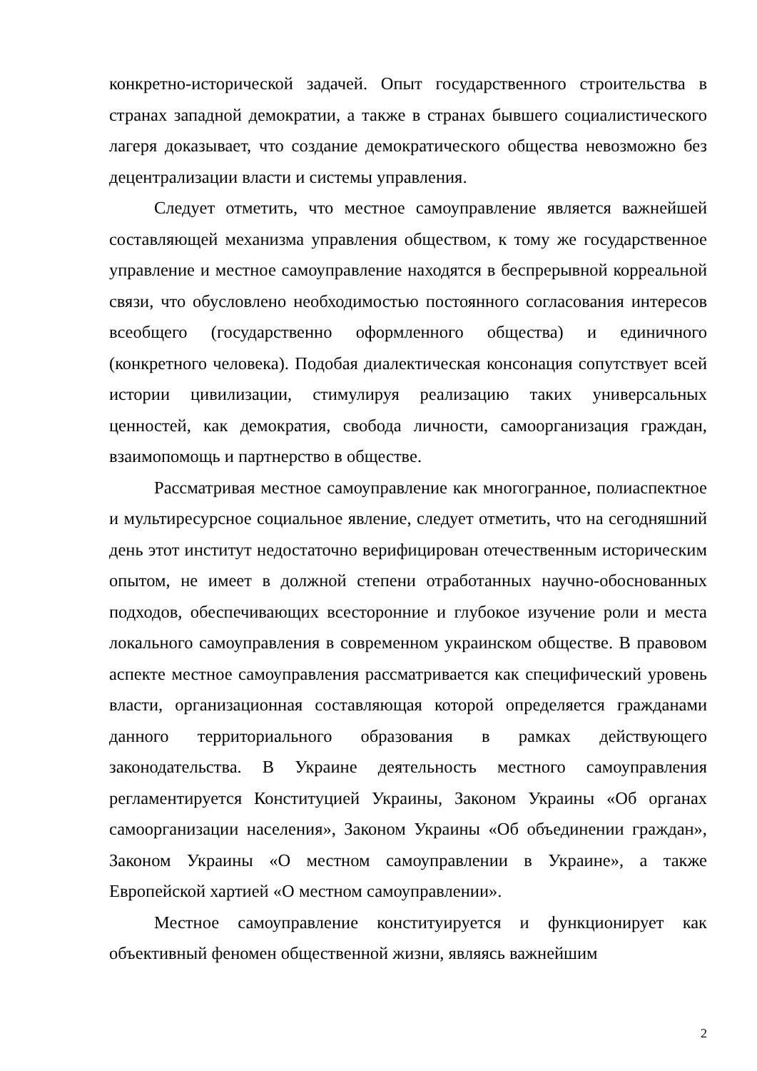конкретно-исторической задачей. Опыт государственного строительства в странах западной демократии, а также в странах бывшего социалистического лагеря доказывает, что создание демократического общества невозможно без децентрализации власти и системы управления.
Следует отметить, что местное самоуправление является важнейшей составляющей механизма управления обществом, к тому же государственное управление и местное самоуправление находятся в беспрерывной корреальной связи, что обусловлено необходимостью постоянного согласования интересов всеобщего (государственно оформленного общества) и единичного (конкретного человека). Подобая диалектическая консонация сопутствует всей истории цивилизации, стимулируя реализацию таких универсальных ценностей, как демократия, свобода личности, самоорганизация граждан, взаимопомощь и партнерство в обществе.
Рассматривая местное самоуправление как многогранное, полиаспектное и мультиресурсное социальное явление, следует отметить, что на сегодняшний день этот институт недостаточно верифицирован отечественным историческим опытом, не имеет в должной степени отработанных научно-обоснованных подходов, обеспечивающих всесторонние и глубокое изучение роли и места локального самоуправления в современном украинском обществе. В правовом аспекте местное самоуправления рассматривается как специфический уровень власти, организационная составляющая которой определяется гражданами данного территориального образования в рамках действующего законодательства. В Украине деятельность местного самоуправления регламентируется Конституцией Украины, Законом Украины «Об органах самоорганизации населения», Законом Украины «Об объединении граждан», Законом Украины «О местном самоуправлении в Украине», а также Европейской хартией «О местном самоуправлении».
Местное самоуправление конституируется и функционирует как объективный феномен общественной жизни, являясь важнейшим
2